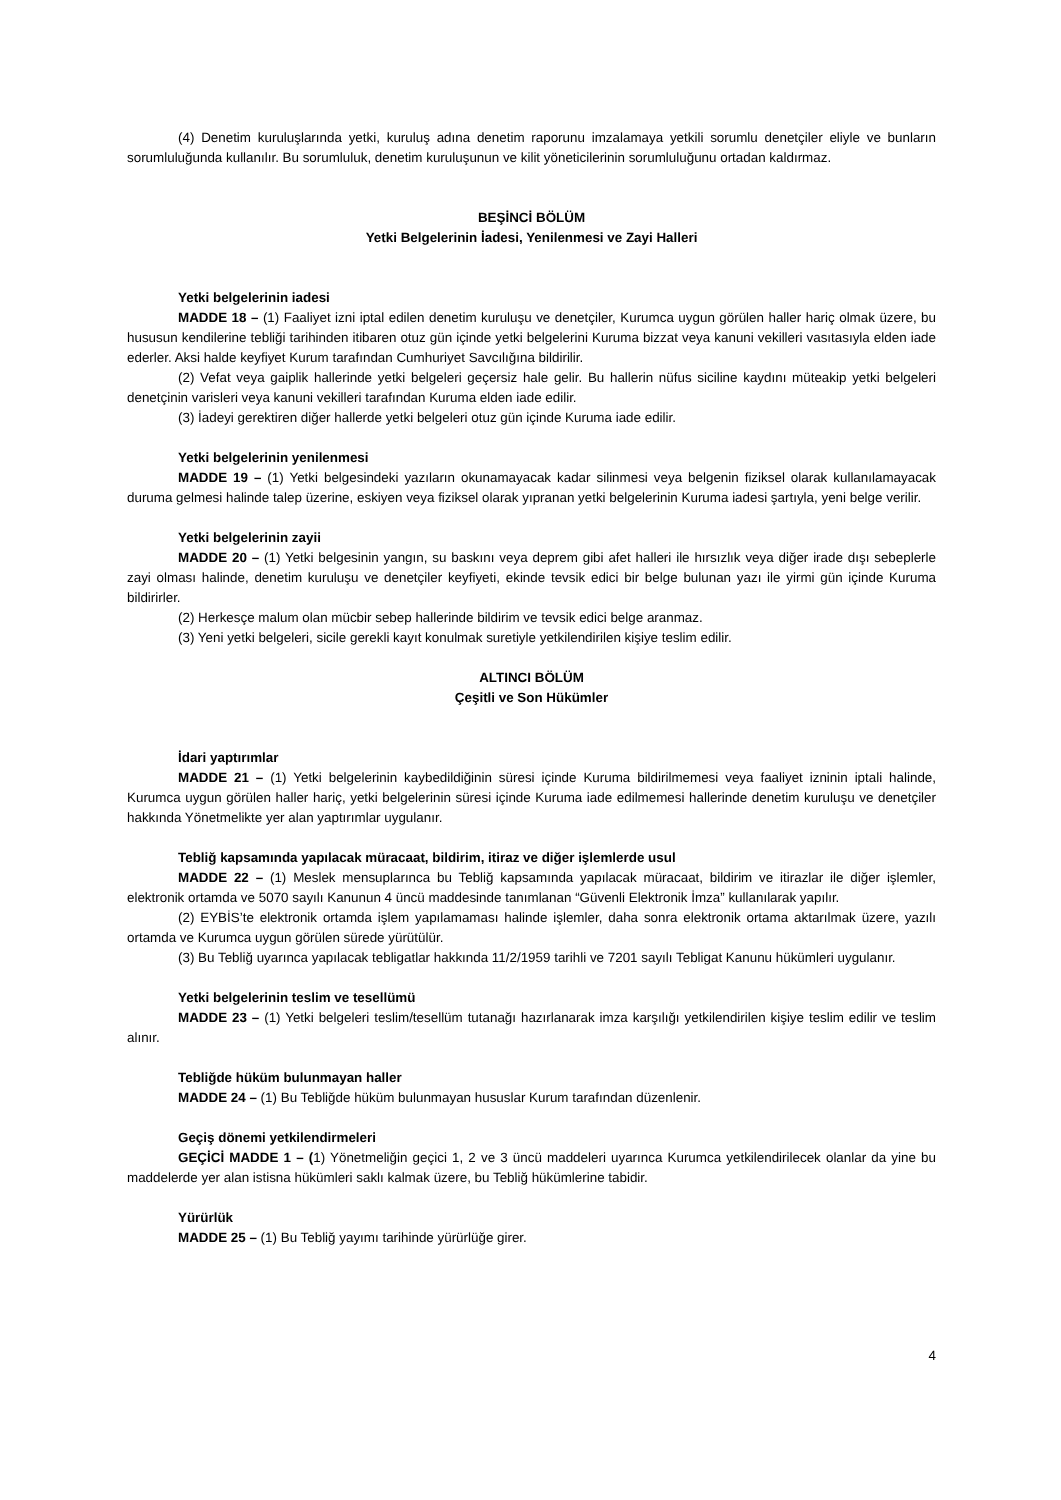(4) Denetim kuruluşlarında yetki, kuruluş adına denetim raporunu imzalamaya yetkili sorumlu denetçiler eliyle ve bunların sorumluluğunda kullanılır. Bu sorumluluk, denetim kuruluşunun ve kilit yöneticilerinin sorumluluğunu ortadan kaldırmaz.
BEŞİNCİ BÖLÜM
Yetki Belgelerinin İadesi, Yenilenmesi ve Zayi Halleri
Yetki belgelerinin iadesi
MADDE 18 – (1) Faaliyet izni iptal edilen denetim kuruluşu ve denetçiler, Kurumca uygun görülen haller hariç olmak üzere, bu hususun kendilerine tebliği tarihinden itibaren otuz gün içinde yetki belgelerini Kuruma bizzat veya kanuni vekilleri vasıtasıyla elden iade ederler. Aksi halde keyfiyet Kurum tarafından Cumhuriyet Savcılığına bildirilir.
(2) Vefat veya gaiplik hallerinde yetki belgeleri geçersiz hale gelir. Bu hallerin nüfus siciline kaydını müteakip yetki belgeleri denetçinin varisleri veya kanuni vekilleri tarafından Kuruma elden iade edilir.
(3) İadeyi gerektiren diğer hallerde yetki belgeleri otuz gün içinde Kuruma iade edilir.
Yetki belgelerinin yenilenmesi
MADDE 19 – (1) Yetki belgesindeki yazıların okunamayacak kadar silinmesi veya belgenin fiziksel olarak kullanılamayacak duruma gelmesi halinde talep üzerine, eskiyen veya fiziksel olarak yıpranan yetki belgelerinin Kuruma iadesi şartıyla, yeni belge verilir.
Yetki belgelerinin zayii
MADDE 20 – (1) Yetki belgesinin yangın, su baskını veya deprem gibi afet halleri ile hırsızlık veya diğer irade dışı sebeplerle zayi olması halinde, denetim kuruluşu ve denetçiler keyfiyeti, ekinde tevsik edici bir belge bulunan yazı ile yirmi gün içinde Kuruma bildirirler.
(2) Herkesçe malum olan mücbir sebep hallerinde bildirim ve tevsik edici belge aranmaz.
(3) Yeni yetki belgeleri, sicile gerekli kayıt konulmak suretiyle yetkilendirilen kişiye teslim edilir.
ALTINCI BÖLÜM
Çeşitli ve Son Hükümler
İdari yaptırımlar
MADDE 21 – (1) Yetki belgelerinin kaybedildiğinin süresi içinde Kuruma bildirilmemesi veya faaliyet izninin iptali halinde, Kurumca uygun görülen haller hariç, yetki belgelerinin süresi içinde Kuruma iade edilmemesi hallerinde denetim kuruluşu ve denetçiler hakkında Yönetmelikte yer alan yaptırımlar uygulanır.
Tebliğ kapsamında yapılacak müracaat, bildirim, itiraz ve diğer işlemlerde usul
MADDE 22 – (1) Meslek mensuplarınca bu Tebliğ kapsamında yapılacak müracaat, bildirim ve itirazlar ile diğer işlemler, elektronik ortamda ve 5070 sayılı Kanunun 4 üncü maddesinde tanımlanan “Güvenli Elektronik İmza” kullanılarak yapılır.
(2) EYBİS’te elektronik ortamda işlem yapılamaması halinde işlemler, daha sonra elektronik ortama aktarılmak üzere, yazılı ortamda ve Kurumca uygun görülen sürede yürütülür.
(3) Bu Tebliğ uyarınca yapılacak tebligatlar hakkında 11/2/1959 tarihli ve 7201 sayılı Tebligat Kanunu hükümleri uygulanır.
Yetki belgelerinin teslim ve tesellümü
MADDE 23 – (1) Yetki belgeleri teslim/tesellüm tutanağı hazırlanarak imza karşılığı yetkilendirilen kişiye teslim edilir ve teslim alınır.
Tebliğde hüküm bulunmayan haller
MADDE 24 – (1) Bu Tebliğde hüküm bulunmayan hususlar Kurum tarafından düzenlenir.
Geçiş dönemi yetkilendirmeleri
GEÇİCİ MADDE 1 – (1) Yönetmeliğin geçici 1, 2 ve 3 üncü maddeleri uyarınca Kurumca yetkilendirilecek olanlar da yine bu maddelerde yer alan istisna hükümleri saklı kalmak üzere, bu Tebliğ hükümlerine tabidir.
Yürürlük
MADDE 25 – (1) Bu Tebliğ yayımı tarihinde yürürlüğe girer.
4